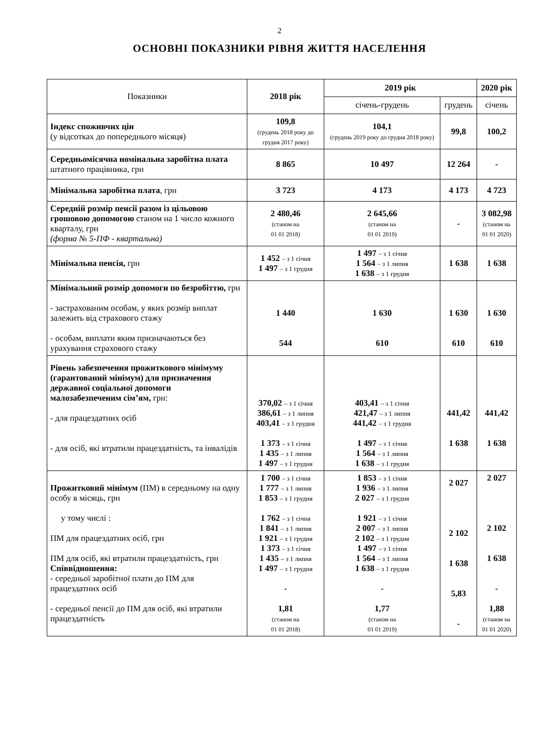2
ОСНОВНІ ПОКАЗНИКИ РІВНЯ ЖИТТЯ НАСЕЛЕННЯ
| Показники | 2018 рік | 2019 рік | | 2020 рік |
| --- | --- | --- | --- | --- |
| | | січень-грудень | грудень | січень |
| Індекс споживчих цін (у відсотках до попереднього місяця) | 109,8 (грудень 2018 року до грудня 2017 року) | 104,1 (грудень 2019 року до грудня 2018 року) | 99,8 | 100,2 |
| Середньомісячна номінальна заробітна плата штатного працівника, грн | 8 865 | 10 497 | 12 264 | - |
| Мінімальна заробітна плата , грн | 3 723 | 4 173 | 4 173 | 4 723 |
| Середній розмір пенсії разом із цільовою грошовою допомогою станом на 1 число кожного кварталу, грн (форма № 5-ПФ - квартальна) | 2 480,46 (станом на 01 01 2018) | 2 645,66 (станом на 01 01 2019) | - | 3 082,98 (станом на 01 01 2020) |
| Мінімальна пенсія, грн | 1 452 – з 1 січня 1 497 – з 1 грудня | 1 497 – з 1 січня 1 564 – з 1 липня 1 638 – з 1 грудня | 1 638 | 1 638 |
| Мінімальний розмір допомоги по безробіттю, грн - застрахованим особам, у яких розмір виплат залежить від страхового стажу - особам, виплати яким призначаються без урахування страхового стажу | 1 440 544 | 1 630 610 | 1 630 610 | 1 630 610 |
| Рівень забезпечення прожиткового мінімуму (гарантований мінімум) для призначення державної соціальної допомоги малозабезпеченим сім’ям, грн: - для працездатних осіб - для осіб, які втратили працездатність, та інвалідів | 370,02 – з 1 січня 386,61 – з 1 липня 403,41 – з 1 грудня 1 373 – з 1 січня 1 435 – з 1 липня 1 497 – з 1 грудня | 403,41 – з 1 січня 421,47 – з 1 липня 441,42 – з 1 грудня 1 497 – з 1 січня 1 564 – з 1 липня 1 638 – з 1 грудня | 441,42 1 638 | 441,42 1 638 |
| Прожитковий мінімум (ПМ) в середньому на одну особу в місяць, грн у тому числі : ПМ для працездатних осіб, грн ПМ для осіб, які втратили працездатність, грн Співвідношення: - середньої заробітної плати до ПМ для працездатних осіб - середньої пенсії до ПМ для осіб, які втратили працездатність | 1 700 – з 1 січня 1 777 – з 1 липня 1 853 – з 1 грудня 1 762 – з 1 січня 1 841 – з 1 липня 1 921 – з 1 грудня 1 373 – з 1 січня 1 435 – з 1 липня 1 497 – з 1 грудня - 1,81 (станом на 01 01 2018) | 1 853 – з 1 січня 1 936 – з 1 липня 2 027 – з 1 грудня 1 921 – з 1 січня 2 007 – з 1 липня 2 102 – з 1 грудня 1 497 – з 1 січня 1 564 – з 1 липня 1 638 – з 1 грудня - 1,77 (станом на 01 01 2019) | 2 027 2 102 1 638 5,83 - | 2 027 2 102 1 638 - 1,88 (станом на 01 01 2020) |